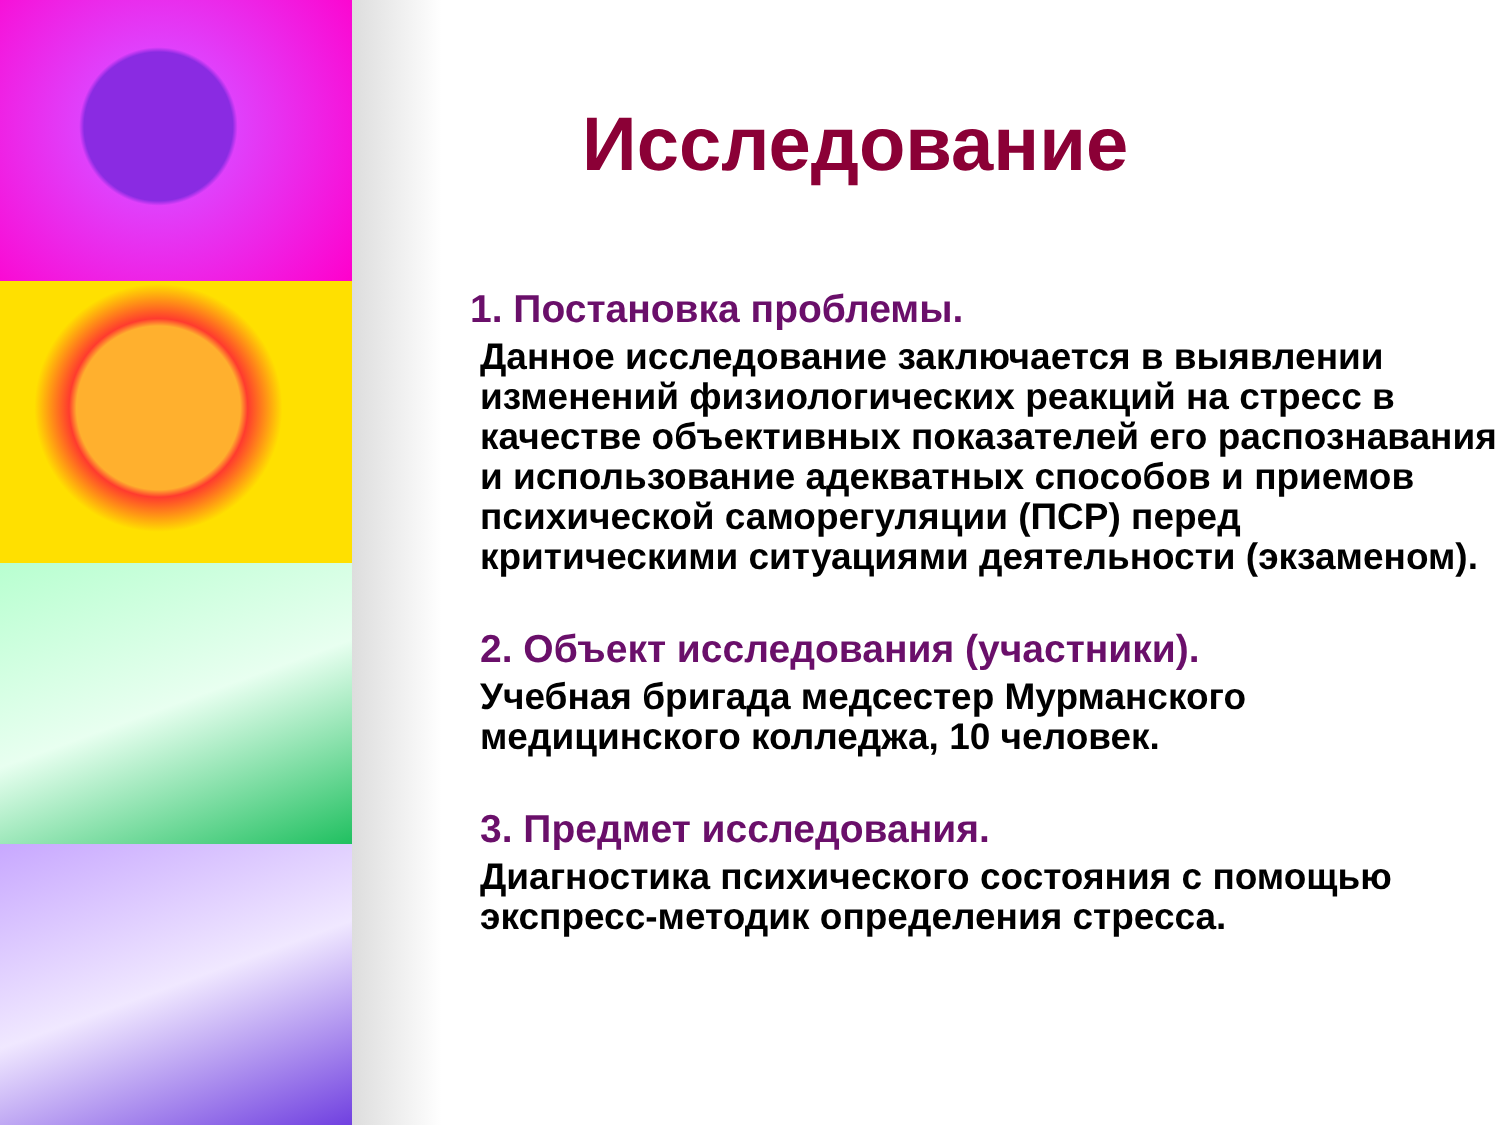Исследование
1. Постановка проблемы.
Данное исследование заключается в выявлении изменений физиологических реакций на стресс в качестве объективных показателей его распознавания и использование адекватных способов и приемов психической саморегуляции (ПСР) перед критическими ситуациями деятельности (экзаменом).
2. Объект исследования (участники).
Учебная бригада медсестер Мурманского медицинского колледжа, 10 человек.
3. Предмет исследования.
Диагностика психического состояния с помощью экспресс-методик определения стресса.